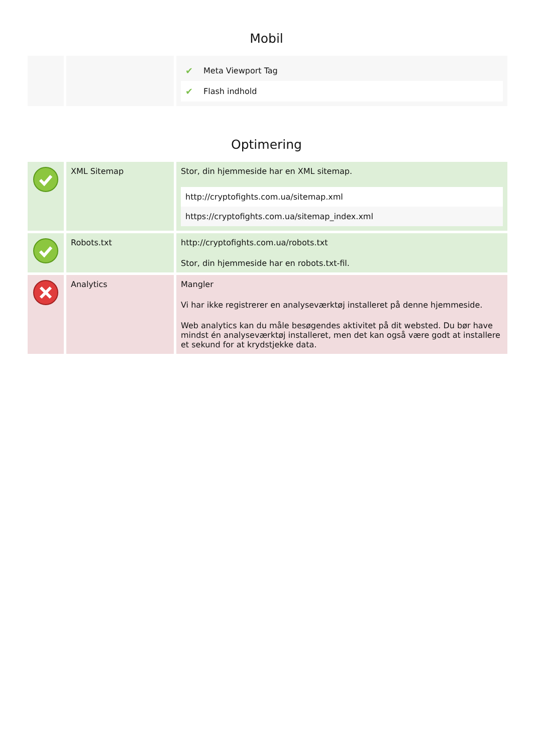Mobil
| | | / ✔ / Meta Viewport Tag / / ✔ / Flash indhold / |
Optimering
| | XML Sitemap | Stor, din hjemmeside har en XML sitemap. / http://cryptofights.com.ua/sitemap.xml / / https://cryptofights.com.ua/sitemap_index.xml / |
| | Robots.txt | http://cryptofights.com.ua/robots.txt Stor, din hjemmeside har en robots.txt-fil. |
| | Analytics | Mangler Vi har ikke registrerer en analyseværktøj installeret på denne hjemmeside. Web analytics kan du måle besøgendes aktivitet på dit websted. Du bør have mindst én analyseværktøj installeret, men det kan også være godt at installere et sekund for at krydstjekke data. |